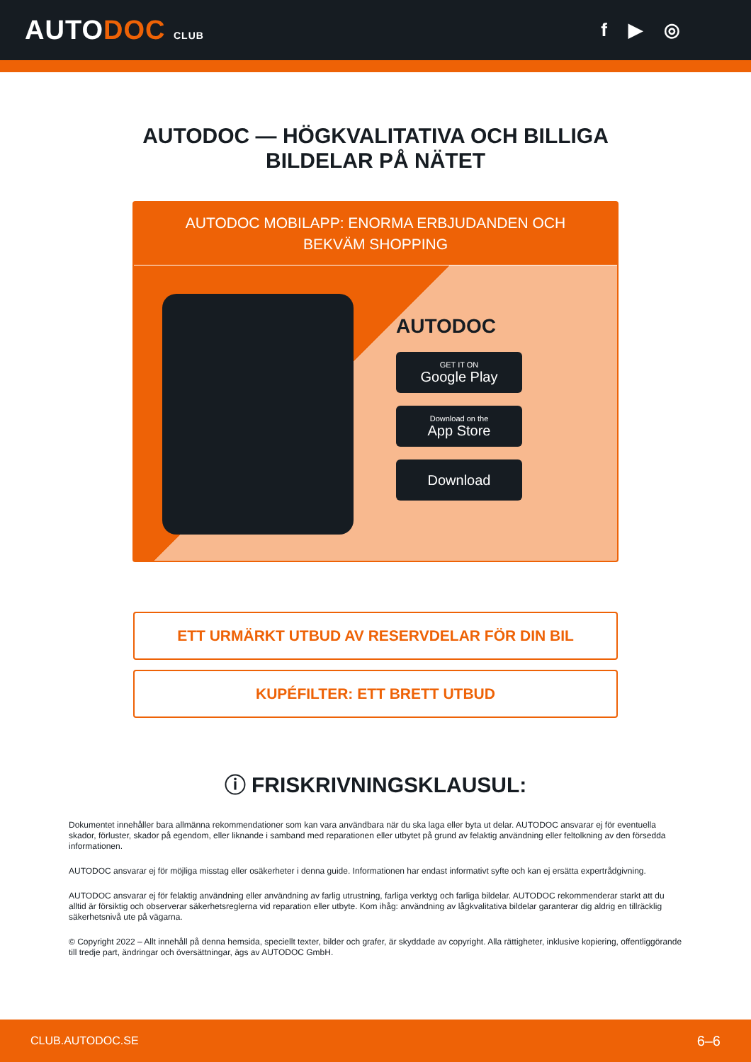AUTODOC CLUB
f ▶ ◎
AUTODOC — HÖGKVALITATIVA OCH BILLIGA
BILDELAR PÅ NÄTET
AUTODOC MOBILAPP: ENORMA ERBJUDANDEN OCH BEKVÄM SHOPPING
AUTODOC
GET IT ON
Google Play
Download on the
App Store
Download
ETT URMÄRKT UTBUD AV RESERVDELAR FÖR DIN BIL
KUPÉFILTER: ETT BRETT UTBUD
ⓘ FRISKRIVNINGSKLAUSUL:
Dokumentet innehåller bara allmänna rekommendationer som kan vara användbara när du ska laga eller byta ut delar. AUTODOC ansvarar ej för eventuella skador, förluster, skador på egendom, eller liknande i samband med reparationen eller utbytet på grund av felaktig användning eller feltolkning av den försedda informationen.
AUTODOC ansvarar ej för möjliga misstag eller osäkerheter i denna guide. Informationen har endast informativt syfte och kan ej ersätta expertrådgivning.
AUTODOC ansvarar ej för felaktig användning eller användning av farlig utrustning, farliga verktyg och farliga bildelar. AUTODOC rekommenderar starkt att du alltid är försiktig och observerar säkerhetsreglerna vid reparation eller utbyte. Kom ihåg: användning av lågkvalitativa bildelar garanterar dig aldrig en tillräcklig säkerhetsnivå ute på vägarna.
© Copyright 2022 – Allt innehåll på denna hemsida, speciellt texter, bilder och grafer, är skyddade av copyright. Alla rättigheter, inklusive kopiering, offentliggörande till tredje part, ändringar och översättningar, ägs av AUTODOC GmbH.
CLUB.AUTODOC.SE 6–6